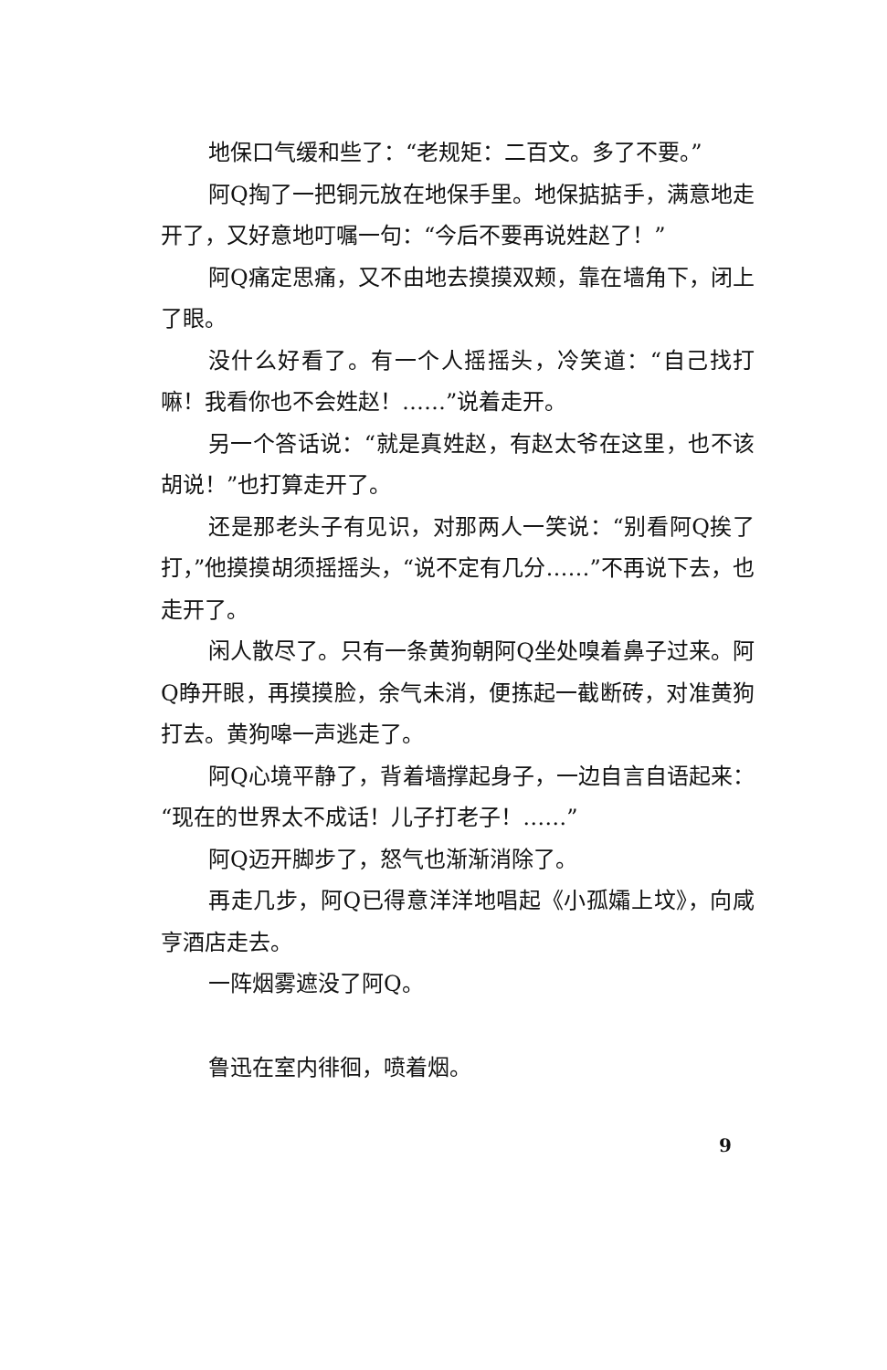地保口气缓和些了：“老规矩：二百文。多了不要。”
阿Q掏了一把铜元放在地保手里。地保掂掂手，满意地走开了，又好意地叮嘱一句：“今后不要再说姓赵了！”
阿Q痛定思痛，又不由地去摸摸双颊，靠在墙角下，闭上了眼。
没什么好看了。有一个人摇摇头，冷笑道：“自己找打嘛！我看你也不会姓赵！……”说着走开。
另一个答话说：“就是真姓赵，有赵太爷在这里，也不该胡说！”也打算走开了。
还是那老头子有见识，对那两人一笑说：“别看阿Q挨了打，”他摸摸胡须摇摇头，“说不定有几分……”不再说下去，也走开了。
闲人散尽了。只有一条黄狗朝阿Q坐处嗅着鼻子过来。阿Q睁开眼，再摸摸脸，余气未消，便拣起一截断砖，对准黄狗打去。黄狗嗥一声逃走了。
阿Q心境平静了，背着墙撑起身子，一边自言自语起来：“现在的世界太不成话！儿子打老子！……”
阿Q迈开脚步了，怒气也渐渐消除了。
再走几步，阿Q已得意洋洋地唱起《小孤孀上坟》，向咸亨酒店走去。
一阵烟雾遮没了阿Q。
鲁迅在室内徘徊，喷着烟。
9